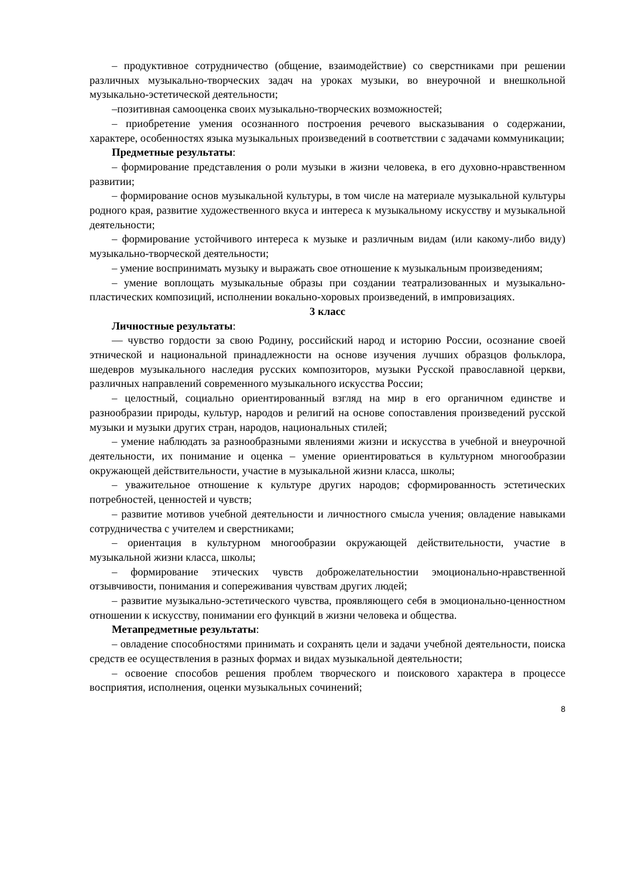– продуктивное сотрудничество (общение, взаимодействие) со сверстниками при решении различных музыкально-творческих задач на уроках музыки, во внеурочной и внешкольной музыкально-эстетической деятельности;
–позитивная самооценка своих музыкально-творческих возможностей;
– приобретение умения осознанного построения речевого высказывания о содержании, характере, особенностях языка музыкальных произведений в соответствии с задачами коммуникации;
Предметные результаты:
– формирование представления о роли музыки в жизни человека, в его духовно-нравственном развитии;
– формирование основ музыкальной культуры, в том числе на материале музыкальной культуры родного края, развитие художественного вкуса и интереса к музыкальному искусству и музыкальной деятельности;
– формирование устойчивого интереса к музыке и различным видам (или какому-либо виду) музыкально-творческой деятельности;
– умение воспринимать музыку и выражать свое отношение к музыкальным произведениям;
– умение воплощать музыкальные образы при создании театрализованных и музыкально-пластических композиций, исполнении вокально-хоровых произведений, в импровизациях.
3 класс
Личностные результаты:
— чувство гордости за свою Родину, российский народ и историю России, осознание своей этнической и национальной принадлежности на основе изучения лучших образцов фольклора, шедевров музыкального наследия русских композиторов, музыки Русской православной церкви, различных направлений современного музыкального искусства России;
– целостный, социально ориентированный взгляд на мир в его органичном единстве и разнообразии природы, культур, народов и религий на основе сопоставления произведений русской музыки и музыки других стран, народов, национальных стилей;
– умение наблюдать за разнообразными явлениями жизни и искусства в учебной и внеурочной деятельности, их понимание и оценка – умение ориентироваться в культурном многообразии окружающей действительности, участие в музыкальной жизни класса, школы;
– уважительное отношение к культуре других народов; сформированность эстетических потребностей, ценностей и чувств;
– развитие мотивов учебной деятельности и личностного смысла учения; овладение навыками сотрудничества с учителем и сверстниками;
– ориентация в культурном многообразии окружающей действительности, участие в музыкальной жизни класса, школы;
– формирование этических чувств доброжелательностии эмоционально-нравственной отзывчивости, понимания и сопереживания чувствам других людей;
– развитие музыкально-эстетического чувства, проявляющего себя в эмоционально-ценностном отношении к искусству, понимании его функций в жизни человека и общества.
Метапредметные результаты:
– овладение способностями принимать и сохранять цели и задачи учебной деятельности, поиска средств ее осуществления в разных формах и видах музыкальной деятельности;
– освоение способов решения проблем творческого и поискового характера в процессе восприятия, исполнения, оценки музыкальных сочинений;
8